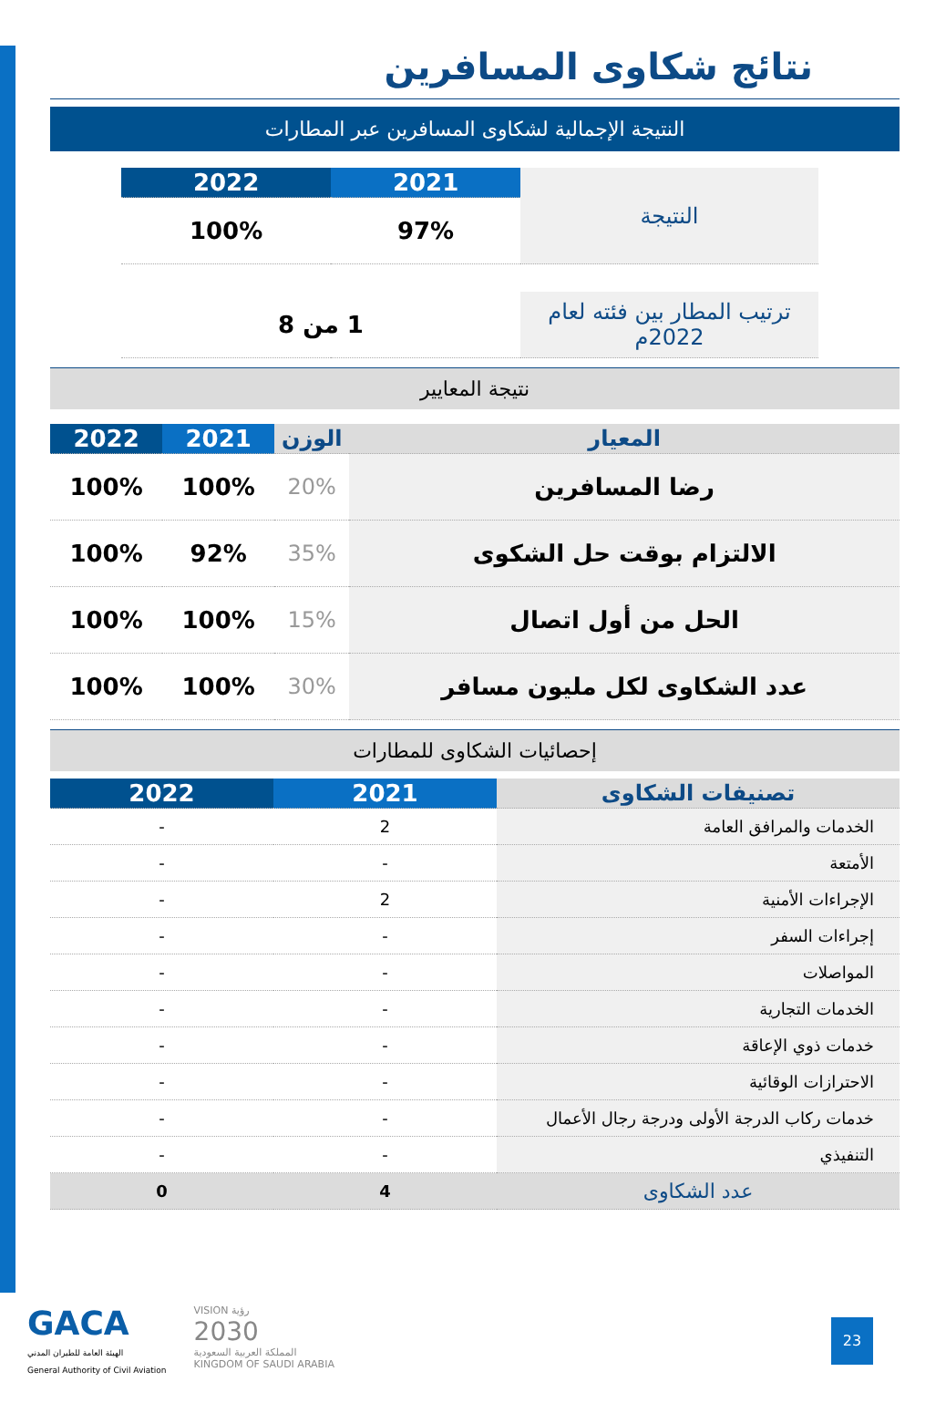نتائج شكاوى المسافرين
النتيجة الإجمالية لشكاوى المسافرين عبر المطارات
| النتيجة | 2021 | 2022 |
| | 97% | 100% |
| ترتيب المطار بين فئته لعام 2022م | 1 من 8 | |
نتيجة المعايير
| المعيار | الوزن | 2021 | 2022 |
| --- | --- | --- | --- |
| رضا المسافرين | 20% | 100% | 100% |
| الالتزام بوقت حل الشكوى | 35% | 92% | 100% |
| الحل من أول اتصال | 15% | 100% | 100% |
| عدد الشكاوى لكل مليون مسافر | 30% | 100% | 100% |
إحصائيات الشكاوى للمطارات
| تصنيفات الشكاوى | 2021 | 2022 |
| --- | --- | --- |
| الخدمات والمرافق العامة | 2 | - |
| الأمتعة | - | - |
| الإجراءات الأمنية | 2 | - |
| إجراءات السفر | - | - |
| المواصلات | - | - |
| الخدمات التجارية | - | - |
| خدمات ذوي الإعاقة | - | - |
| الاحترازات الوقائية | - | - |
| خدمات ركاب الدرجة الأولى ودرجة رجال الأعمال | - | - |
| التنفيذي | - | - |
| عدد الشكاوى | 4 | 0 |
GACA
الهيئة العامة للطيران المدني
General Authority of Civil Aviation
VISION رؤية
2030
المملكة العربية السعودية
KINGDOM OF SAUDI ARABIA
23